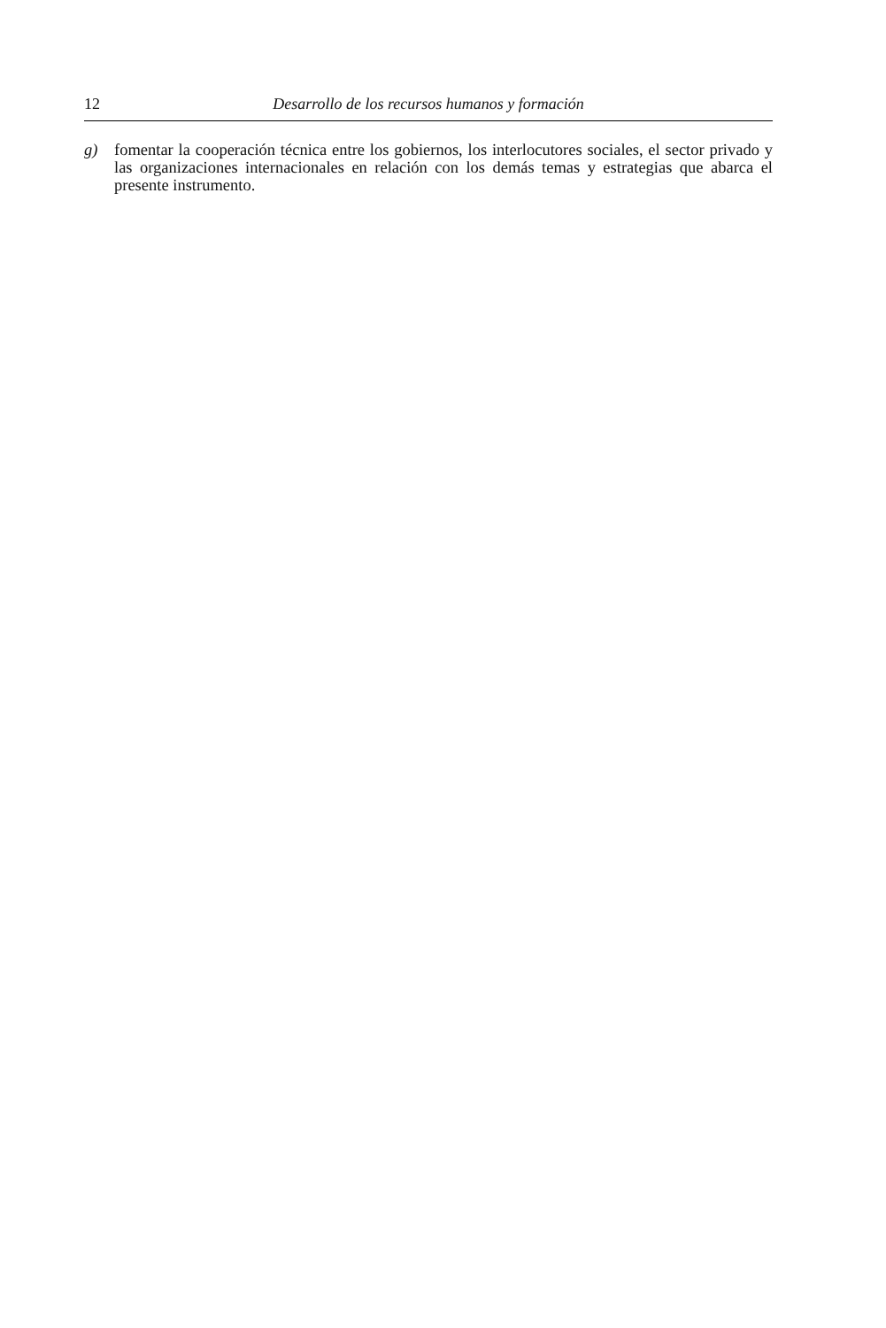12 Desarrollo de los recursos humanos y formación
g) fomentar la cooperación técnica entre los gobiernos, los interlocutores sociales, el sector privado y las organizaciones internacionales en relación con los demás temas y estrategias que abarca el presente instrumento.